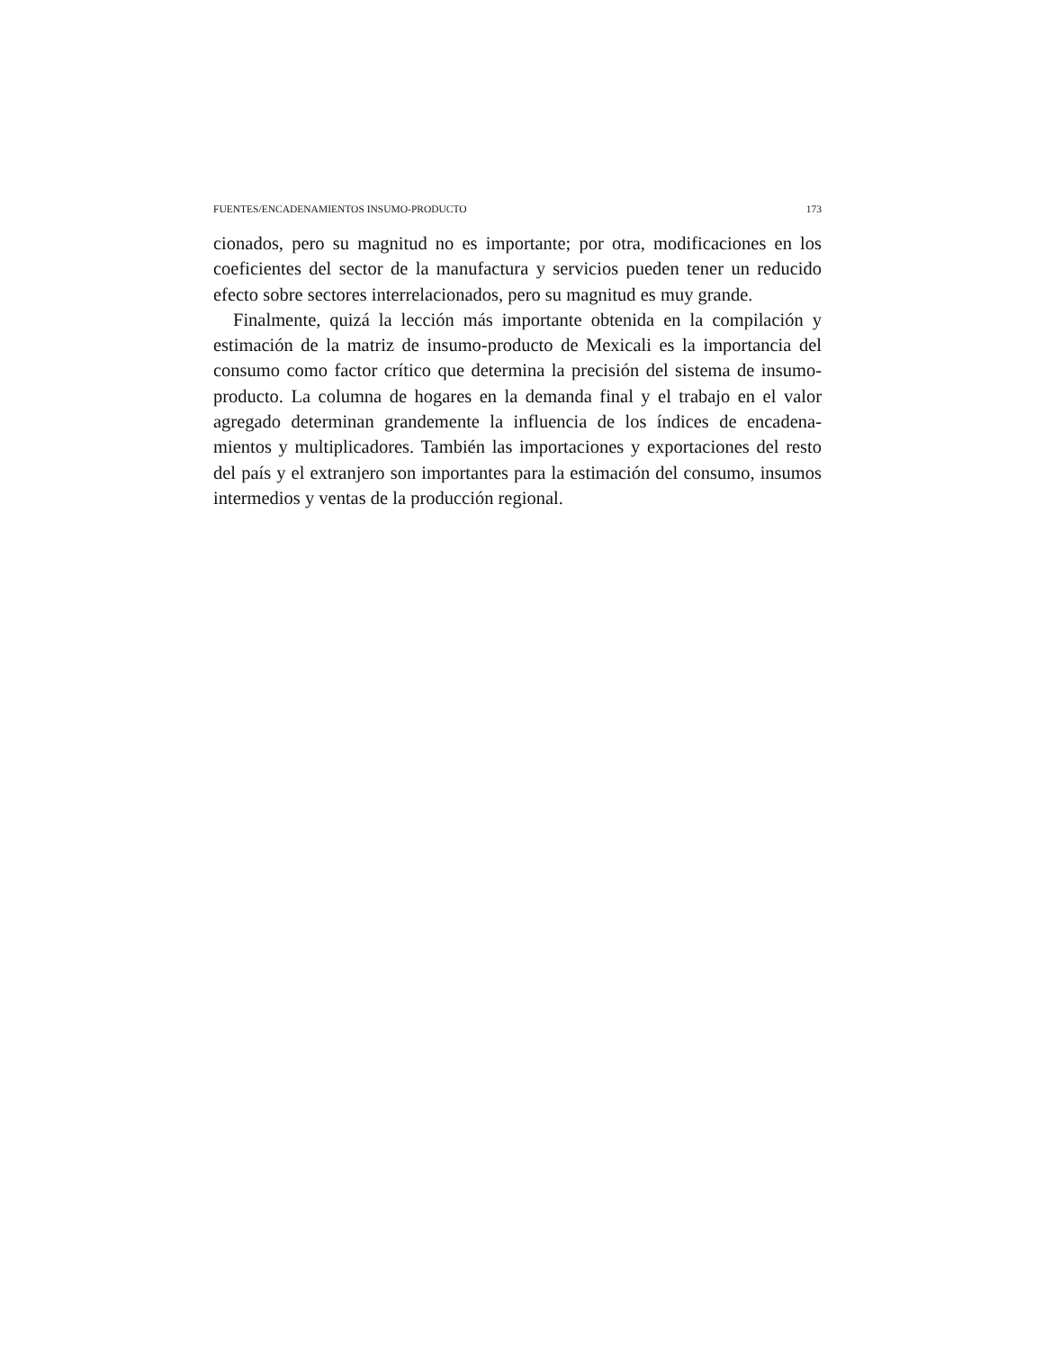FUENTES/ENCADENAMIENTOS INSUMO-PRODUCTO 173
cionados, pero su magnitud no es importante; por otra, modificaciones en los coeficientes del sector de la manufactura y servicios pueden tener un reducido efecto sobre sectores interrelacionados, pero su magnitud es muy grande.
Finalmente, quizá la lección más importante obtenida en la compilación y estimación de la matriz de insumo-producto de Mexicali es la importancia del consumo como factor crítico que determina la precisión del sistema de insumo-producto. La columna de hogares en la demanda final y el trabajo en el valor agregado determinan grandemente la influencia de los índices de encadena-mientos y multiplicadores. También las importaciones y exportaciones del resto del país y el extranjero son importantes para la estimación del consumo, insumos intermedios y ventas de la producción regional.